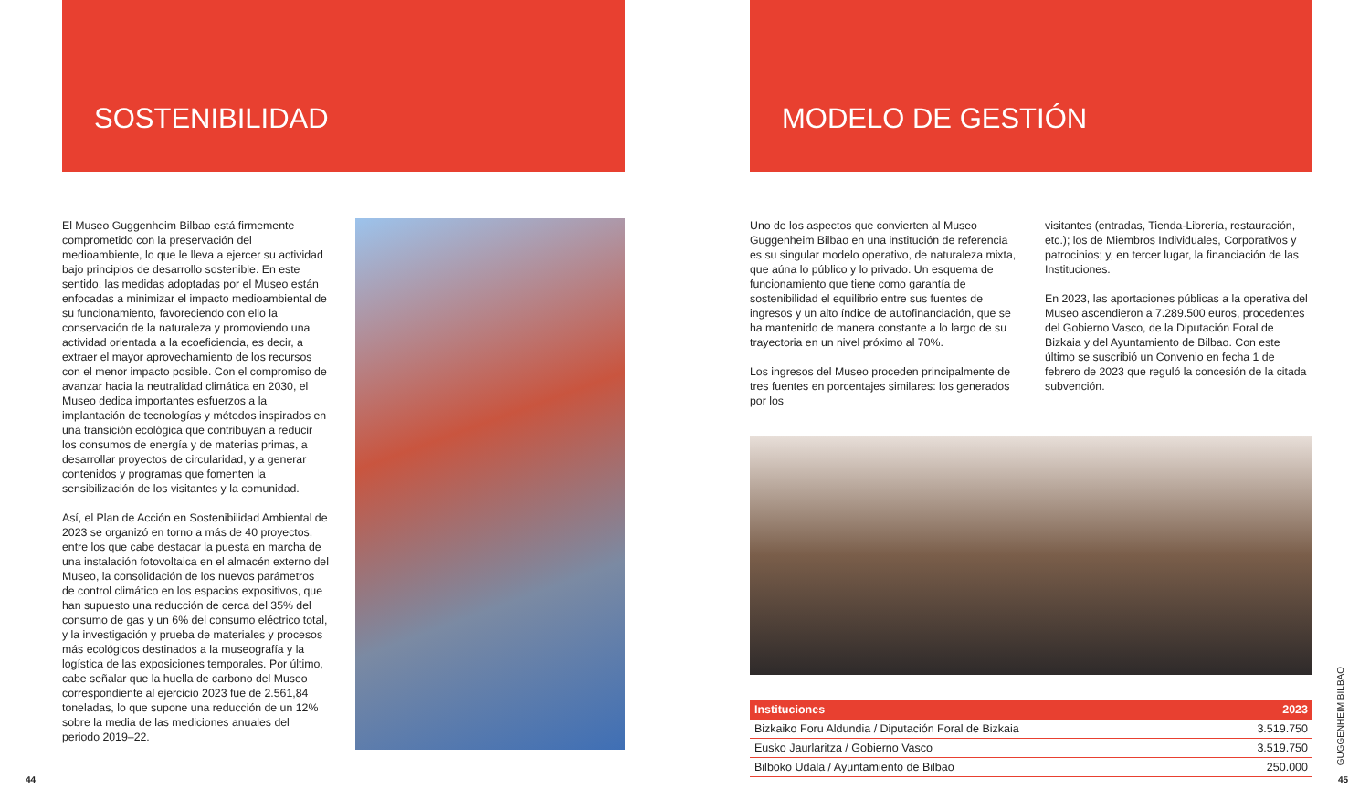SOSTENIBILIDAD
El Museo Guggenheim Bilbao está firmemente comprometido con la preservación del medioambiente, lo que le lleva a ejercer su actividad bajo principios de desarrollo sostenible. En este sentido, las medidas adoptadas por el Museo están enfocadas a minimizar el impacto medioambiental de su funcionamiento, favoreciendo con ello la conservación de la naturaleza y promoviendo una actividad orientada a la ecoeficiencia, es decir, a extraer el mayor aprovechamiento de los recursos con el menor impacto posible. Con el compromiso de avanzar hacia la neutralidad climática en 2030, el Museo dedica importantes esfuerzos a la implantación de tecnologías y métodos inspirados en una transición ecológica que contribuyan a reducir los consumos de energía y de materias primas, a desarrollar proyectos de circularidad, y a generar contenidos y programas que fomenten la sensibilización de los visitantes y la comunidad.
Así, el Plan de Acción en Sostenibilidad Ambiental de 2023 se organizó en torno a más de 40 proyectos, entre los que cabe destacar la puesta en marcha de una instalación fotovoltaica en el almacén externo del Museo, la consolidación de los nuevos parámetros de control climático en los espacios expositivos, que han supuesto una reducción de cerca del 35% del consumo de gas y un 6% del consumo eléctrico total, y la investigación y prueba de materiales y procesos más ecológicos destinados a la museografía y la logística de las exposiciones temporales. Por último, cabe señalar que la huella de carbono del Museo correspondiente al ejercicio 2023 fue de 2.561,84 toneladas, lo que supone una reducción de un 12% sobre la media de las mediciones anuales del periodo 2019–22.
MODELO DE GESTIÓN
Uno de los aspectos que convierten al Museo Guggenheim Bilbao en una institución de referencia es su singular modelo operativo, de naturaleza mixta, que aúna lo público y lo privado. Un esquema de funcionamiento que tiene como garantía de sostenibilidad el equilibrio entre sus fuentes de ingresos y un alto índice de autofinanciación, que se ha mantenido de manera constante a lo largo de su trayectoria en un nivel próximo al 70%.
Los ingresos del Museo proceden principalmente de tres fuentes en porcentajes similares: los generados por los
visitantes (entradas, Tienda-Librería, restauración, etc.); los de Miembros Individuales, Corporativos y patrocinios; y, en tercer lugar, la financiación de las Instituciones.
En 2023, las aportaciones públicas a la operativa del Museo ascendieron a 7.289.500 euros, procedentes del Gobierno Vasco, de la Diputación Foral de Bizkaia y del Ayuntamiento de Bilbao. Con este último se suscribió un Convenio en fecha 1 de febrero de 2023 que reguló la concesión de la citada subvención.
| Instituciones | 2023 |
| --- | --- |
| Bizkaiko Foru Aldundia / Diputación Foral de Bizkaia | 3.519.750 |
| Eusko Jaurlaritza / Gobierno Vasco | 3.519.750 |
| Bilboko Udala / Ayuntamiento de Bilbao | 250.000 |
44
GUGGENHEIM BILBAO
45